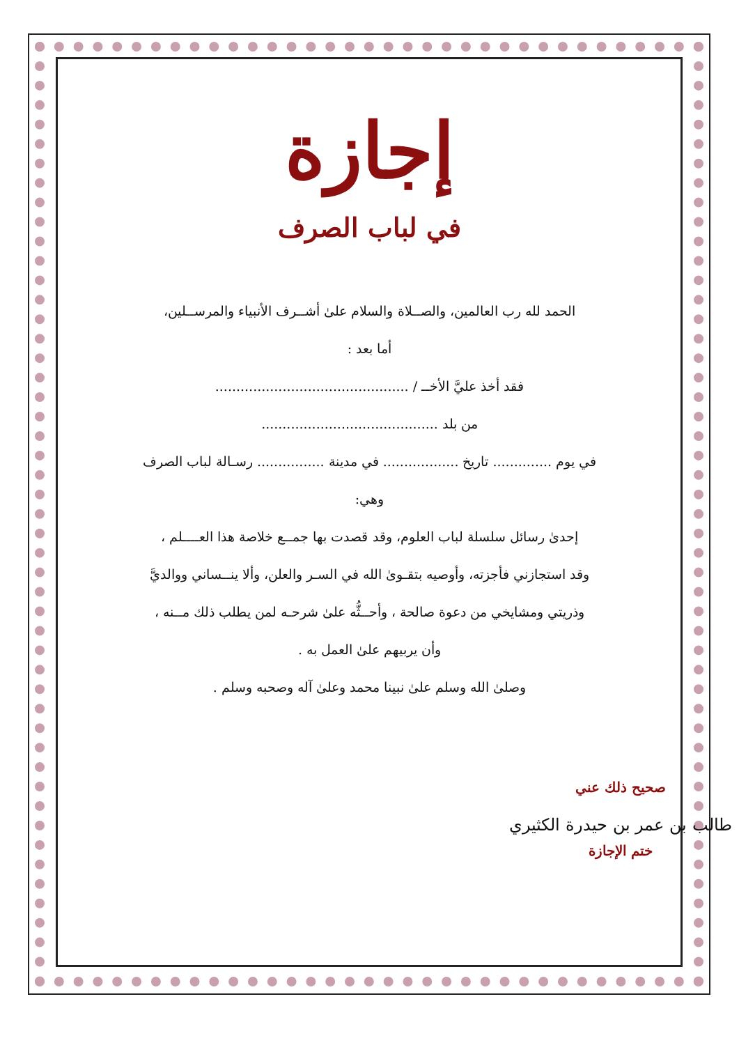إجازة
في لباب الصرف
الحمد لله رب العالمين، والصــلاة والسلام علىٰ أشــرف الأنبياء والمرســلين،
أما بعد :
فقد أخذ عليَّ الأخــ / ..............................................
من بلد ..........................................
في يوم .............. تاريخ .................. في مدينة ................ رسـالة لباب الصرف
وهي:
إحدىٰ رسائل سلسلة لباب العلوم، وقد قصدت بها جمــع خلاصة هذا العــــلم ،
وقد استجازني فأجزته، وأوصيه بتقـوىٰ الله في السـر والعلن، وألا ينــساني ووالديَّ
وذريتي ومشايخي من دعوة صالحة ، وأحــثُّه علىٰ شرحـه لمن يطلب ذلك مــنه ،
وأن يربيهم علىٰ العمل به .
وصلىٰ الله وسلم علىٰ نبينا محمد وعلىٰ آله وصحبه وسلم .
صحيح ذلك عني
طالب بن عمر بن حيدرة الكثيري
ختم الإجازة